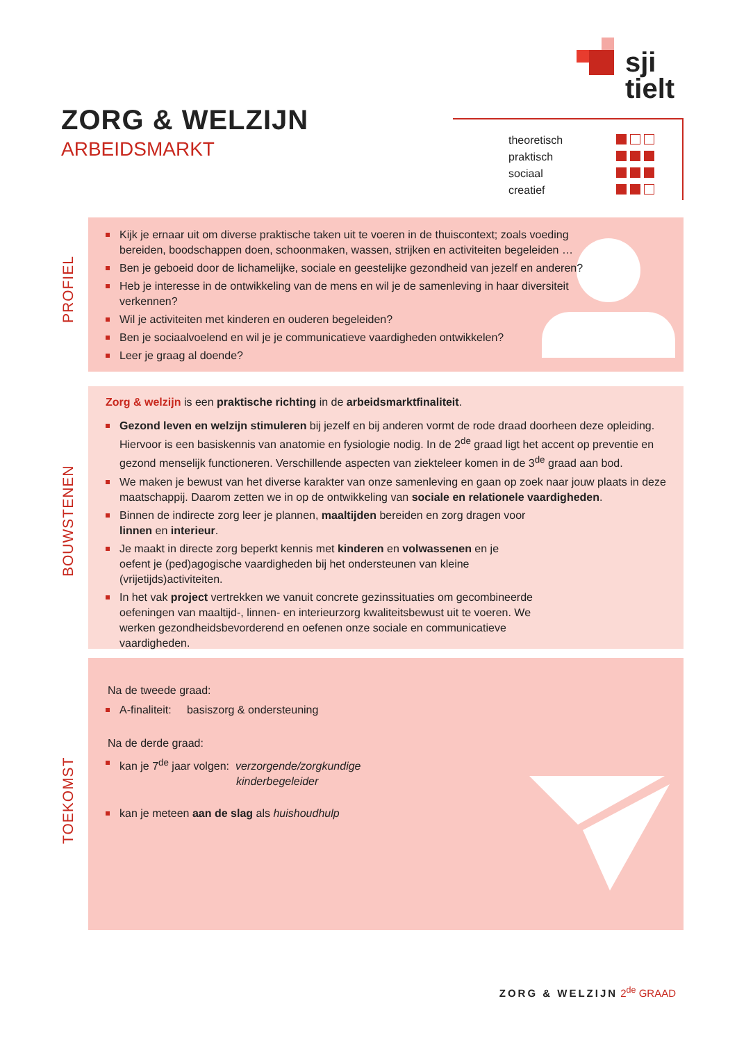sji
tielt
ZORG & WELZIJN
ARBEIDSMARKT
| theoretisch | |
| praktisch | |
| sociaal | |
| creatief | |
PROFIEL
Kijk je ernaar uit om diverse praktische taken uit te voeren in de thuiscontext; zoals voeding bereiden, boodschappen doen, schoonmaken, wassen, strijken en activiteiten begeleiden …
Ben je geboeid door de lichamelijke, sociale en geestelijke gezondheid van jezelf en anderen?
Heb je interesse in de ontwikkeling van de mens en wil je de samenleving in haar diversiteit verkennen?
Wil je activiteiten met kinderen en ouderen begeleiden?
Ben je sociaalvoelend en wil je je communicatieve vaardigheden ontwikkelen?
Leer je graag al doende?
BOUWSTENEN
Zorg & welzijn is een praktische richting in de arbeidsmarktfinaliteit.
Gezond leven en welzijn stimuleren bij jezelf en bij anderen vormt de rode draad doorheen deze opleiding. Hiervoor is een basiskennis van anatomie en fysiologie nodig. In de 2<sup>de</sup> graad ligt het accent op preventie en gezond menselijk functioneren. Verschillende aspecten van ziekteleer komen in de 3<sup>de</sup> graad aan bod.
We maken je bewust van het diverse karakter van onze samenleving en gaan op zoek naar jouw plaats in deze maatschappij. Daarom zetten we in op de ontwikkeling van sociale en relationele vaardigheden.
Binnen de indirecte zorg leer je plannen, maaltijden bereiden en zorg dragen voor linnen en interieur.
Je maakt in directe zorg beperkt kennis met kinderen en volwassenen en je oefent je (ped)agogische vaardigheden bij het ondersteunen van kleine (vrijetijds)activiteiten.
In het vak project vertrekken we vanuit concrete gezinssituaties om gecombineerde oefeningen van maaltijd-, linnen- en interieurzorg kwaliteitsbewust uit te voeren. We werken gezondheidsbevorderend en oefenen onze sociale en communicatieve vaardigheden.
TOEKOMST
Na de tweede graad:
A-finaliteit: basiszorg & ondersteuning
Na de derde graad:
kan je 7<sup>de</sup> jaar volgen: verzorgende/zorgkundige
kinderbegeleider
kan je meteen aan de slag als huishoudhulp
ZORG & WELZIJN 2<sup>de</sup> GRAAD